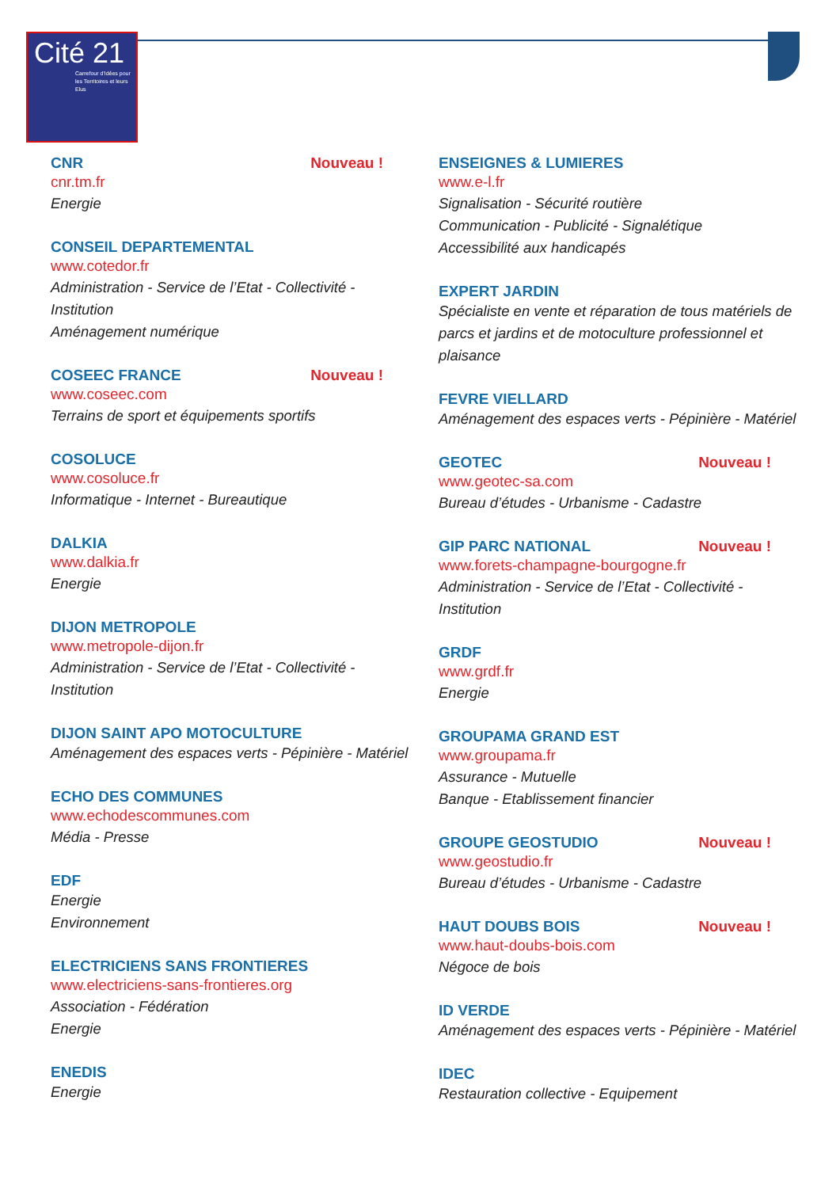Cité 21
Carrefour d'Idées pour les Territoires et leurs Elus
CNR Nouveau !
cnr.tm.fr
Energie
CONSEIL DEPARTEMENTAL
www.cotedor.fr
Administration - Service de l’Etat - Collectivité - Institution
Aménagement numérique
COSEEC FRANCE Nouveau !
www.coseec.com
Terrains de sport et équipements sportifs
COSOLUCE
www.cosoluce.fr
Informatique - Internet - Bureautique
DALKIA
www.dalkia.fr
Energie
DIJON METROPOLE
www.metropole-dijon.fr
Administration - Service de l’Etat - Collectivité - Institution
DIJON SAINT APO MOTOCULTURE
Aménagement des espaces verts - Pépinière - Matériel
ECHO DES COMMUNES
www.echodescommunes.com
Média - Presse
EDF
Energie
Environnement
ELECTRICIENS SANS FRONTIERES
www.electriciens-sans-frontieres.org
Association - Fédération
Energie
ENEDIS
Energie
ENSEIGNES & LUMIERES
www.e-l.fr
Signalisation - Sécurité routière
Communication - Publicité - Signalétique
Accessibilité aux handicapés
EXPERT JARDIN
Spécialiste en vente et réparation de tous matériels de parcs et jardins et de motoculture professionnel et plaisance
FEVRE VIELLARD
Aménagement des espaces verts - Pépinière - Matériel
GEOTEC Nouveau !
www.geotec-sa.com
Bureau d’études - Urbanisme - Cadastre
GIP PARC NATIONAL Nouveau !
www.forets-champagne-bourgogne.fr
Administration - Service de l’Etat - Collectivité - Institution
GRDF
www.grdf.fr
Energie
GROUPAMA GRAND EST
www.groupama.fr
Assurance - Mutuelle
Banque - Etablissement financier
GROUPE GEOSTUDIO Nouveau !
www.geostudio.fr
Bureau d’études - Urbanisme - Cadastre
HAUT DOUBS BOIS Nouveau !
www.haut-doubs-bois.com
Négoce de bois
ID VERDE
Aménagement des espaces verts - Pépinière - Matériel
IDEC
Restauration collective - Equipement